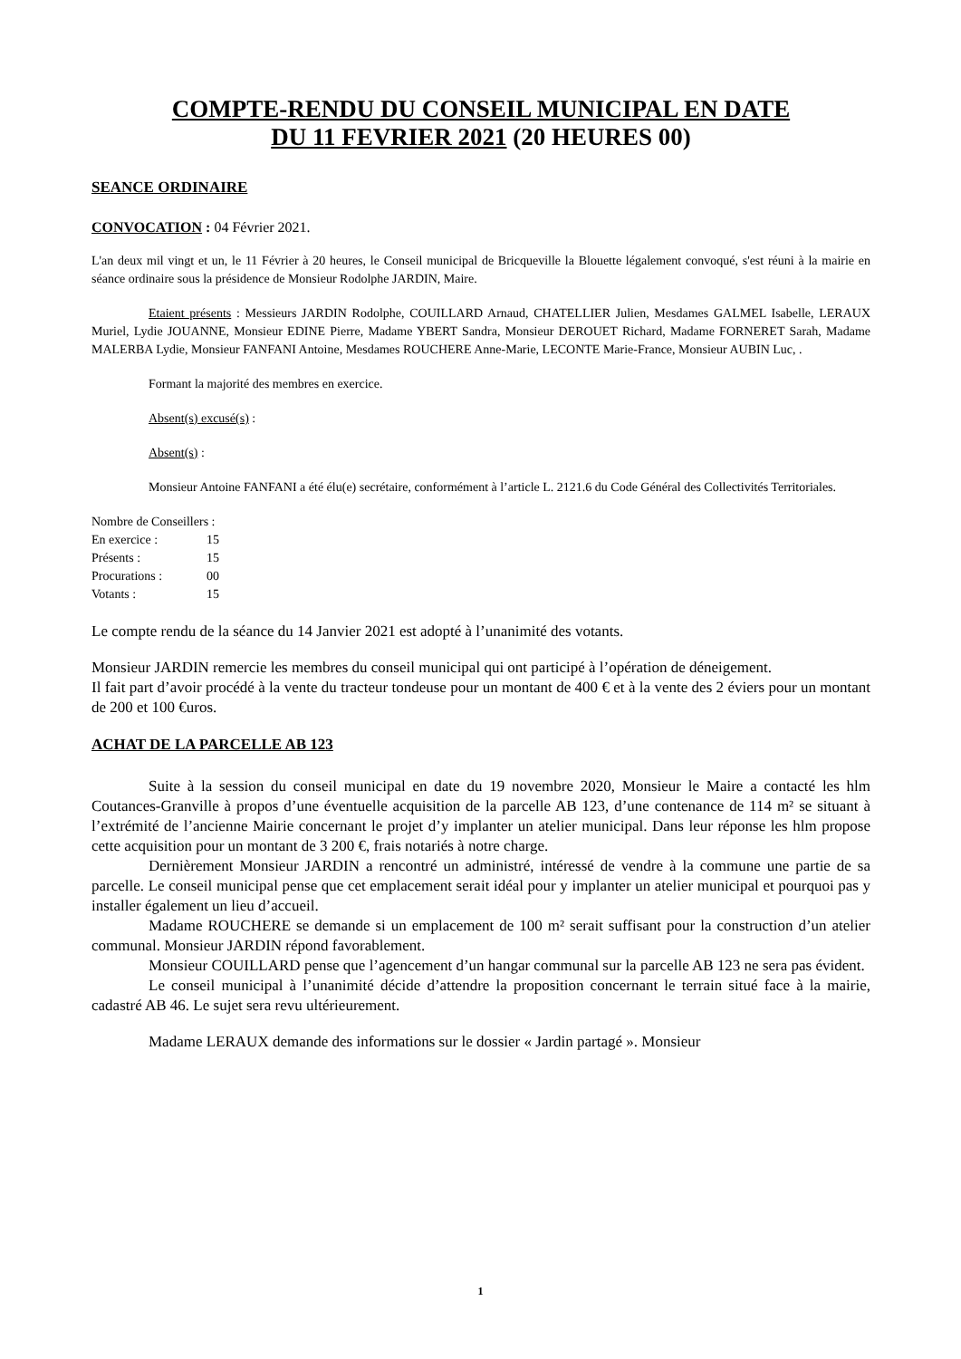COMPTE-RENDU DU CONSEIL MUNICIPAL EN DATE
DU 11 FEVRIER 2021 (20 HEURES 00)
SEANCE ORDINAIRE
CONVOCATION : 04 Février 2021.
L'an deux mil vingt et un, le 11 Février à 20 heures, le Conseil municipal de Bricqueville la Blouette légalement convoqué, s'est réuni à la mairie en séance ordinaire sous la présidence de Monsieur Rodolphe JARDIN, Maire.
Etaient présents : Messieurs JARDIN Rodolphe, COUILLARD Arnaud, CHATELLIER Julien, Mesdames GALMEL Isabelle, LERAUX Muriel, Lydie JOUANNE, Monsieur EDINE Pierre, Madame YBERT Sandra, Monsieur DEROUET Richard, Madame FORNERET Sarah, Madame MALERBA Lydie, Monsieur FANFANI Antoine, Mesdames ROUCHERE Anne-Marie, LECONTE Marie-France, Monsieur AUBIN Luc, .
Formant la majorité des membres en exercice.
Absent(s) excusé(s) :
Absent(s) :
Monsieur Antoine FANFANI a été élu(e) secrétaire, conformément à l’article L. 2121.6 du Code Général des Collectivités Territoriales.
Nombre de Conseillers :
En exercice : 15
Présents : 15
Procurations : 00
Votants : 15
Le compte rendu de la séance du 14 Janvier 2021 est adopté à l’unanimité des votants.
Monsieur JARDIN remercie les membres du conseil municipal qui ont participé à l’opération de déneigement.
Il fait part d’avoir procédé à la vente du tracteur tondeuse pour un montant de 400 € et à la vente des 2 éviers pour un montant de 200 et 100 €uros.
ACHAT DE LA PARCELLE AB 123
Suite à la session du conseil municipal en date du 19 novembre 2020, Monsieur le Maire a contacté les hlm Coutances-Granville à propos d’une éventuelle acquisition de la parcelle AB 123, d’une contenance de 114 m² se situant à l’extrémité de l’ancienne Mairie concernant le projet d’y implanter un atelier municipal. Dans leur réponse les hlm propose cette acquisition pour un montant de 3 200 €, frais notariés à notre charge.
Dernièrement Monsieur JARDIN a rencontré un administré, intéressé de vendre à la commune une partie de sa parcelle. Le conseil municipal pense que cet emplacement serait idéal pour y implanter un atelier municipal et pourquoi pas y installer également un lieu d’accueil.
Madame ROUCHERE se demande si un emplacement de 100 m² serait suffisant pour la construction d’un atelier communal. Monsieur JARDIN répond favorablement.
Monsieur COUILLARD pense que l’agencement d’un hangar communal sur la parcelle AB 123 ne sera pas évident.
Le conseil municipal à l’unanimité décide d’attendre la proposition concernant le terrain situé face à la mairie, cadastré AB 46. Le sujet sera revu ultérieurement.
Madame LERAUX demande des informations sur le dossier « Jardin partagé ». Monsieur
1